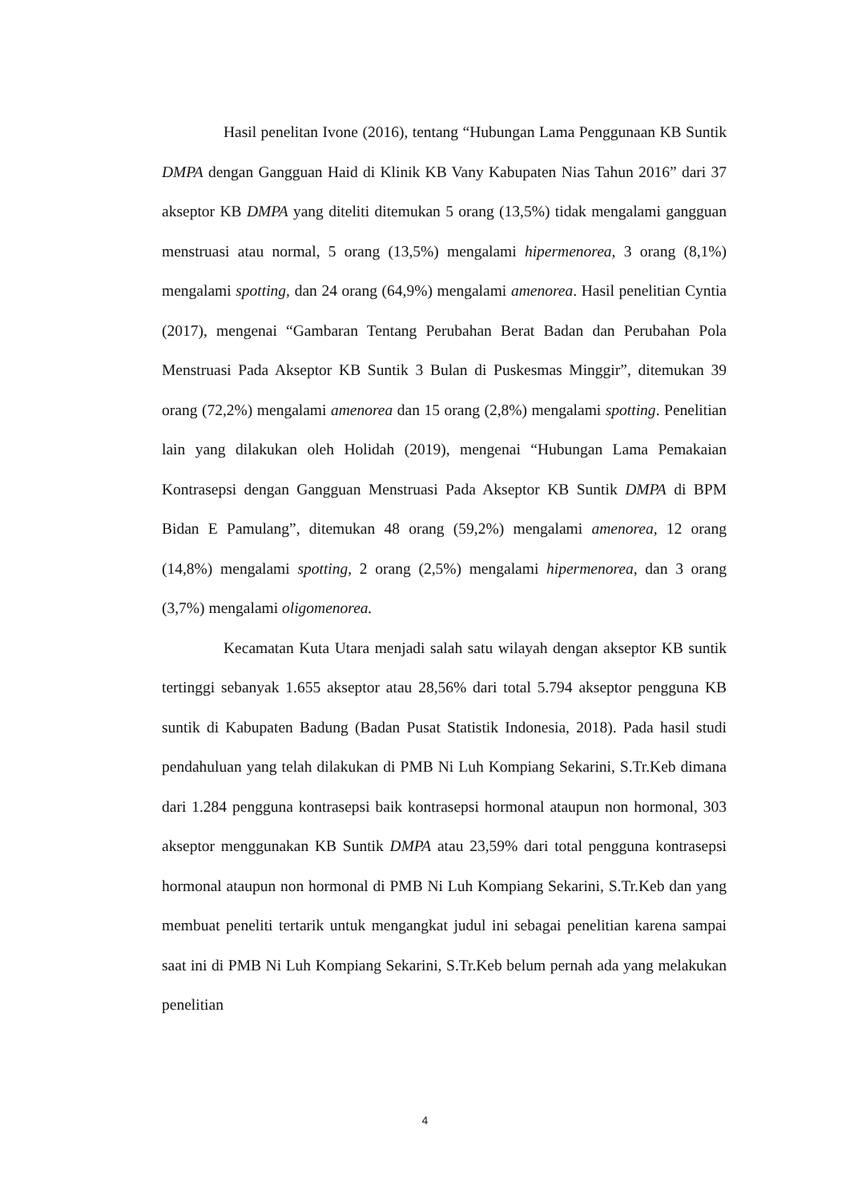Hasil penelitan Ivone (2016), tentang “Hubungan Lama Penggunaan KB Suntik DMPA dengan Gangguan Haid di Klinik KB Vany Kabupaten Nias Tahun 2016” dari 37 akseptor KB DMPA yang diteliti ditemukan 5 orang (13,5%) tidak mengalami gangguan menstruasi atau normal, 5 orang (13,5%) mengalami hipermenorea, 3 orang (8,1%) mengalami spotting, dan 24 orang (64,9%) mengalami amenorea. Hasil penelitian Cyntia (2017), mengenai “Gambaran Tentang Perubahan Berat Badan dan Perubahan Pola Menstruasi Pada Akseptor KB Suntik 3 Bulan di Puskesmas Minggir”, ditemukan 39 orang (72,2%) mengalami amenorea dan 15 orang (2,8%) mengalami spotting. Penelitian lain yang dilakukan oleh Holidah (2019), mengenai “Hubungan Lama Pemakaian Kontrasepsi dengan Gangguan Menstruasi Pada Akseptor KB Suntik DMPA di BPM Bidan E Pamulang”, ditemukan 48 orang (59,2%) mengalami amenorea, 12 orang (14,8%) mengalami spotting, 2 orang (2,5%) mengalami hipermenorea, dan 3 orang (3,7%) mengalami oligomenorea.
Kecamatan Kuta Utara menjadi salah satu wilayah dengan akseptor KB suntik tertinggi sebanyak 1.655 akseptor atau 28,56% dari total 5.794 akseptor pengguna KB suntik di Kabupaten Badung (Badan Pusat Statistik Indonesia, 2018). Pada hasil studi pendahuluan yang telah dilakukan di PMB Ni Luh Kompiang Sekarini, S.Tr.Keb dimana dari 1.284 pengguna kontrasepsi baik kontrasepsi hormonal ataupun non hormonal, 303 akseptor menggunakan KB Suntik DMPA atau 23,59% dari total pengguna kontrasepsi hormonal ataupun non hormonal di PMB Ni Luh Kompiang Sekarini, S.Tr.Keb dan yang membuat peneliti tertarik untuk mengangkat judul ini sebagai penelitian karena sampai saat ini di PMB Ni Luh Kompiang Sekarini, S.Tr.Keb belum pernah ada yang melakukan penelitian
4